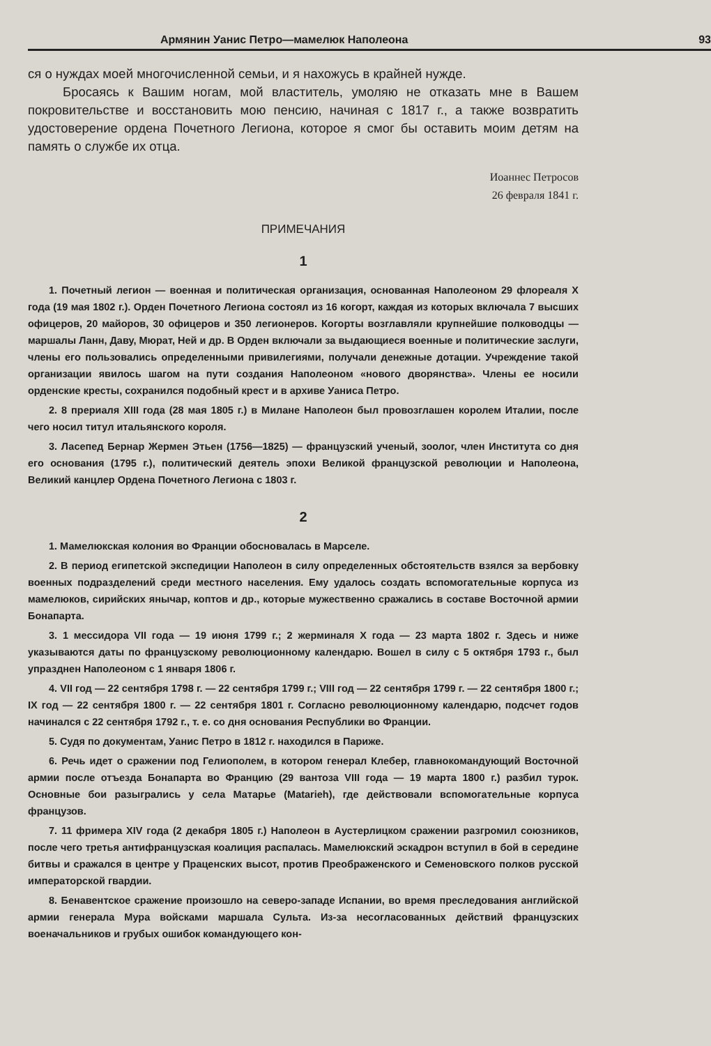Армянин Уанис Петро—мамелюк Наполеона 93
ся о нуждах моей многочисленной семьи, и я нахожусь в крайней нужде.
Бросаясь к Вашим ногам, мой властитель, умоляю не отказать мне в Вашем покровительстве и восстановить мою пенсию, начиная с 1817 г., а также возвратить удостоверение ордена Почетного Легиона, которое я смог бы оставить моим детям на память о службе их отца.
Иоаннес Петросов
26 февраля 1841 г.
ПРИМЕЧАНИЯ
1
1. Почетный легион — военная и политическая организация, основанная Наполеоном 29 флореаля X года (19 мая 1802 г.). Орден Почетного Легиона состоял из 16 когорт, каждая из которых включала 7 высших офицеров, 20 майоров, 30 офицеров и 350 легионеров. Когорты возглавляли крупнейшие полководцы — маршалы Ланн, Даву, Мюрат, Ней и др. В Орден включали за выдающиеся военные и политические заслуги, члены его пользовались определенными привилегиями, получали денежные дотации. Учреждение такой организации явилось шагом на пути создания Наполеоном «нового дворянства». Члены ее носили орденские кресты, сохранился подобный крест и в архиве Уаниса Петро.
2. 8 прериаля XIII года (28 мая 1805 г.) в Милане Наполеон был провозглашен королем Италии, после чего носил титул итальянского короля.
3. Ласепед Бернар Жермен Этьен (1756—1825) — французский ученый, зоолог, член Института со дня его основания (1795 г.), политический деятель эпохи Великой французской революции и Наполеона, Великий канцлер Ордена Почетного Легиона с 1803 г.
2
1. Мамелюкская колония во Франции обосновалась в Марселе.
2. В период египетской экспедиции Наполеон в силу определенных обстоятельств взялся за вербовку военных подразделений среди местного населения. Ему удалось создать вспомогательные корпуса из мамелюков, сирийских янычар, коптов и др., которые мужественно сражались в составе Восточной армии Бонапарта.
3. 1 мессидора VII года — 19 июня 1799 г.; 2 жерминаля X года — 23 марта 1802 г. Здесь и ниже указываются даты по французскому революционному календарю. Вошел в силу с 5 октября 1793 г., был упразднен Наполеоном с 1 января 1806 г.
4. VII год — 22 сентября 1798 г. — 22 сентября 1799 г.; VIII год — 22 сентября 1799 г. — 22 сентября 1800 г.; IX год — 22 сентября 1800 г. — 22 сентября 1801 г. Согласно революционному календарю, подсчет годов начинался с 22 сентября 1792 г., т. е. со дня основания Республики во Франции.
5. Судя по документам, Уанис Петро в 1812 г. находился в Париже.
6. Речь идет о сражении под Гелиополем, в котором генерал Клебер, главнокомандующий Восточной армии после отъезда Бонапарта во Францию (29 вантоза VIII года — 19 марта 1800 г.) разбил турок. Основные бои разыгрались у села Матарье (Matarieh), где действовали вспомогательные корпуса французов.
7. 11 фримера XIV года (2 декабря 1805 г.) Наполеон в Аустерлицком сражении разгромил союзников, после чего третья антифранцузская коалиция распалась. Мамелюкский эскадрон вступил в бой в середине битвы и сражался в центре у Праценских высот, против Преображенского и Семеновского полков русской императорской гвардии.
8. Бенавентское сражение произошло на северо-западе Испании, во время преследования английской армии генерала Мура войсками маршала Сульта. Из-за несогласованных действий французских военачальников и грубых ошибок командующего кон-